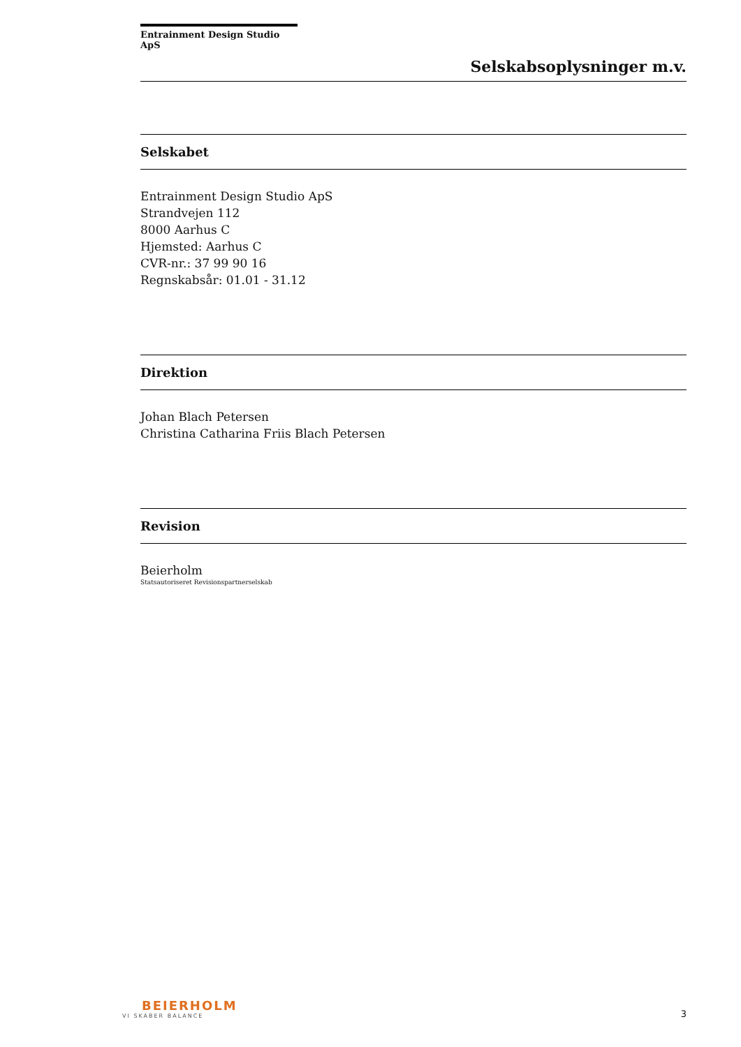Entrainment Design Studio ApS
Selskabsoplysninger m.v.
Selskabet
Entrainment Design Studio ApS
Strandvejen 112
8000 Aarhus C
Hjemsted: Aarhus C
CVR-nr.: 37 99 90 16
Regnskabsår: 01.01 - 31.12
Direktion
Johan Blach Petersen
Christina Catharina Friis Blach Petersen
Revision
Beierholm
Statsautoriseret Revisionspartnerselskab
BEIERHOLM
VI SKABER BALANCE
3